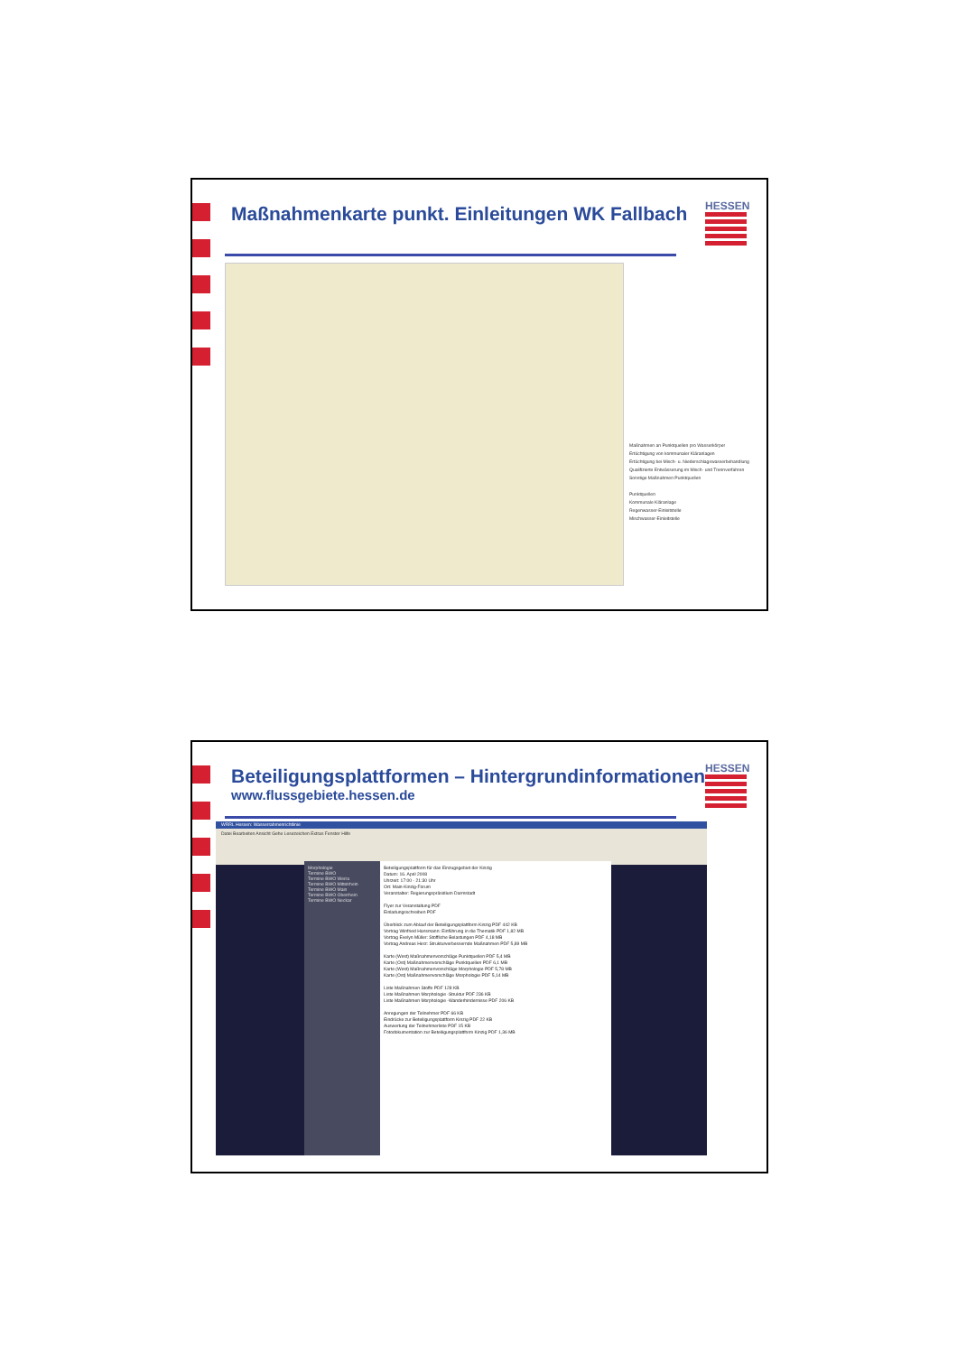Maßnahmenkarte punkt. Einleitungen WK Fallbach
HESSEN
Maßnahmen an Punktquellen pro Wasserkörper
Ertüchtigung von kommunaler Kläranlagen
Ertüchtigung bei Misch- u. Niederschlagswasserbehandlung
Qualifizierte Entwässerung im Misch- und Trennverfahren
Sonstige Maßnahmen Punktquellen
Punktquellen
Kommunale Kläranlage
Regenwasser-Einleitstelle
Mischwasser-Einleitstelle
Beteiligungsplattformen – Hintergrundinformationen
www.flussgebiete.hessen.de
HESSEN
WRRL Hessen: Wasserrahmenrichtlinie
Datei Bearbeiten Ansicht Gehe Lesezeichen Extras Fenster Hilfe
Morphologie
Termine BWO
Termine BWO Werra
Termine BWO Mittelrhein
Termine BWO Main
Termine BWO Oberrhein
Termine BWO Neckar
Beteiligungsplattform für das Einzugsgebiet der Kinzig
Datum: 16. April 2008
Uhrzeit: 17:00 - 21:30 Uhr
Ort: Main-Kinzig-Forum
Veranstalter: Regierungspräsidium Darmstadt
Flyer zur Veranstaltung PDF
Einladungsschreiben PDF
Überblick zum Ablauf der Beteiligungsplattform Kinzig PDF 442 KB
Vortrag Winfried Hansmann: Einführung in die Thematik PDF 1,82 MB
Vortrag Evelyn Müller: Stoffliche Belastungen PDF 4,18 MB
Vortrag Andreas Herz: Strukturverbessernde Maßnahmen PDF 5,89 MB
Karte (West) Maßnahmenvorschläge Punktquellen PDF 5,4 MB
Karte (Ost) Maßnahmenvorschläge Punktquellen PDF 6,1 MB
Karte (West) Maßnahmenvorschläge Morphologie PDF 5,78 MB
Karte (Ost) Maßnahmenvorschläge Morphologie PDF 5,14 MB
Liste Maßnahmen Stoffe PDF 128 KB
Liste Maßnahmen Morphologie -Struktur PDF 236 KB
Liste Maßnahmen Morphologie -Wanderhindernisse PDF 206 KB
Anregungen der Teilnehmer PDF 66 KB
Eindrücke zur Beteiligungsplattform Kinzig PDF 22 KB
Auswertung der Teilnehmerliste PDF 15 KB
Fotodokumentation zur Beteiligungsplattform Kinzig PDF 1,36 MB